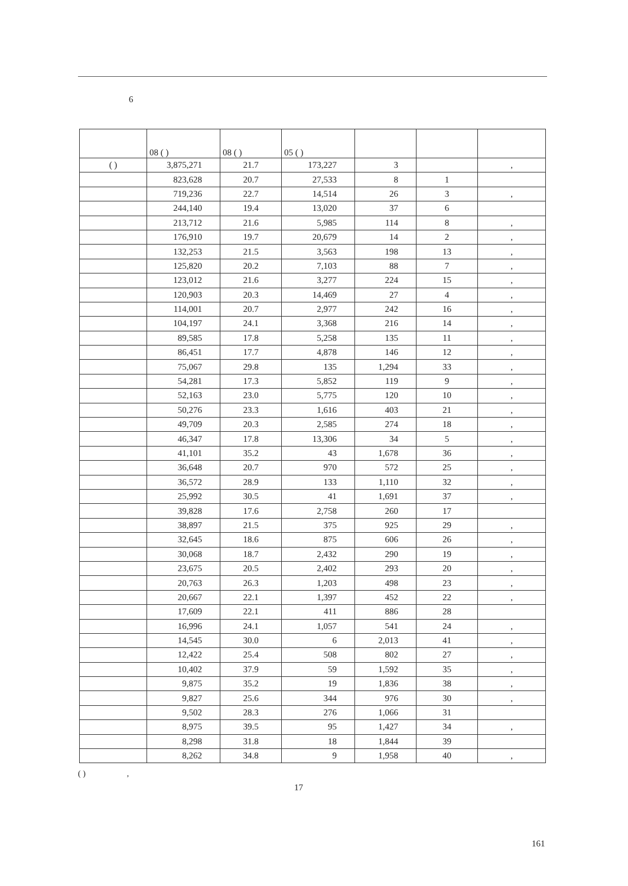6
| | 08 ( ) | 08 ( ) | 05 ( ) | | | |
| --- | --- | --- | --- | --- | --- | --- |
| ( ) | 3,875,271 | 21.7 | 173,227 | 3 | | , |
| | 823,628 | 20.7 | 27,533 | 8 | 1 | |
| | 719,236 | 22.7 | 14,514 | 26 | 3 | , |
| | 244,140 | 19.4 | 13,020 | 37 | 6 | |
| | 213,712 | 21.6 | 5,985 | 114 | 8 | , |
| | 176,910 | 19.7 | 20,679 | 14 | 2 | , |
| | 132,253 | 21.5 | 3,563 | 198 | 13 | , |
| | 125,820 | 20.2 | 7,103 | 88 | 7 | , |
| | 123,012 | 21.6 | 3,277 | 224 | 15 | , |
| | 120,903 | 20.3 | 14,469 | 27 | 4 | , |
| | 114,001 | 20.7 | 2,977 | 242 | 16 | , |
| | 104,197 | 24.1 | 3,368 | 216 | 14 | , |
| | 89,585 | 17.8 | 5,258 | 135 | 11 | , |
| | 86,451 | 17.7 | 4,878 | 146 | 12 | , |
| | 75,067 | 29.8 | 135 | 1,294 | 33 | , |
| | 54,281 | 17.3 | 5,852 | 119 | 9 | , |
| | 52,163 | 23.0 | 5,775 | 120 | 10 | , |
| | 50,276 | 23.3 | 1,616 | 403 | 21 | , |
| | 49,709 | 20.3 | 2,585 | 274 | 18 | , |
| | 46,347 | 17.8 | 13,306 | 34 | 5 | , |
| | 41,101 | 35.2 | 43 | 1,678 | 36 | , |
| | 36,648 | 20.7 | 970 | 572 | 25 | , |
| | 36,572 | 28.9 | 133 | 1,110 | 32 | , |
| | 25,992 | 30.5 | 41 | 1,691 | 37 | , |
| | 39,828 | 17.6 | 2,758 | 260 | 17 | |
| | 38,897 | 21.5 | 375 | 925 | 29 | , |
| | 32,645 | 18.6 | 875 | 606 | 26 | , |
| | 30,068 | 18.7 | 2,432 | 290 | 19 | , |
| | 23,675 | 20.5 | 2,402 | 293 | 20 | , |
| | 20,763 | 26.3 | 1,203 | 498 | 23 | , |
| | 20,667 | 22.1 | 1,397 | 452 | 22 | , |
| | 17,609 | 22.1 | 411 | 886 | 28 | |
| | 16,996 | 24.1 | 1,057 | 541 | 24 | , |
| | 14,545 | 30.0 | 6 | 2,013 | 41 | , |
| | 12,422 | 25.4 | 508 | 802 | 27 | , |
| | 10,402 | 37.9 | 59 | 1,592 | 35 | , |
| | 9,875 | 35.2 | 19 | 1,836 | 38 | , |
| | 9,827 | 25.6 | 344 | 976 | 30 | , |
| | 9,502 | 28.3 | 276 | 1,066 | 31 | |
| | 8,975 | 39.5 | 95 | 1,427 | 34 | , |
| | 8,298 | 31.8 | 18 | 1,844 | 39 | |
| | 8,262 | 34.8 | 9 | 1,958 | 40 | , |
( ) ,
17
161